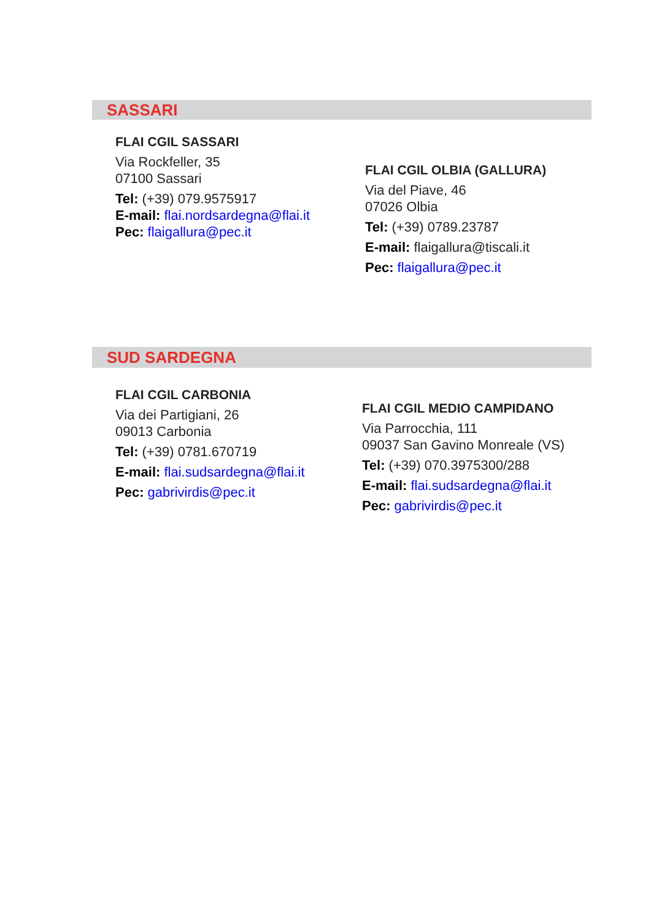SASSARI
FLAI CGIL SASSARI
Via Rockfeller, 35
07100 Sassari
Tel: (+39) 079.9575917
E-mail: flai.nordsardegna@flai.it
Pec: flaigallura@pec.it
FLAI CGIL OLBIA (GALLURA)
Via del Piave, 46
07026 Olbia
Tel: (+39) 0789.23787
E-mail: flaigallura@tiscali.it
Pec: flaigallura@pec.it
SUD SARDEGNA
FLAI CGIL CARBONIA
Via dei Partigiani, 26
09013 Carbonia
Tel: (+39) 0781.670719
E-mail: flai.sudsardegna@flai.it
Pec: gabrivirdis@pec.it
FLAI CGIL MEDIO CAMPIDANO
Via Parrocchia, 111
09037 San Gavino Monreale (VS)
Tel: (+39) 070.3975300/288
E-mail: flai.sudsardegna@flai.it
Pec: gabrivirdis@pec.it